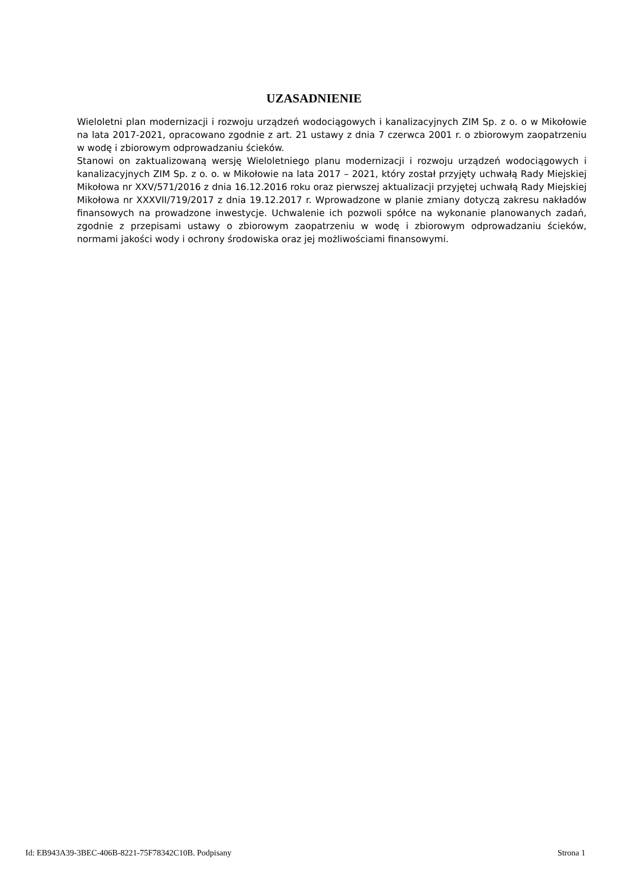UZASADNIENIE
Wieloletni plan modernizacji i rozwoju urządzeń wodociągowych i kanalizacyjnych ZIM Sp. z o. o w Mikołowie na lata 2017-2021, opracowano zgodnie z art. 21 ustawy z dnia 7 czerwca 2001 r. o zbiorowym zaopatrzeniu w wodę i zbiorowym odprowadzaniu ścieków.
Stanowi on zaktualizowaną wersję Wieloletniego planu modernizacji i rozwoju urządzeń wodociągowych i kanalizacyjnych ZIM Sp. z o. o. w Mikołowie na lata 2017 – 2021, który został przyjęty uchwałą Rady Miejskiej Mikołowa nr XXV/571/2016 z dnia 16.12.2016 roku oraz pierwszej aktualizacji przyjętej uchwałą Rady Miejskiej Mikołowa nr XXXVII/719/2017 z dnia 19.12.2017 r. Wprowadzone w planie zmiany dotyczą zakresu nakładów finansowych na prowadzone inwestycje. Uchwalenie ich pozwoli spółce na wykonanie planowanych zadań, zgodnie z przepisami ustawy o zbiorowym zaopatrzeniu w wodę i zbiorowym odprowadzaniu ścieków, normami jakości wody i ochrony środowiska oraz jej możliwościami finansowymi.
Id: EB943A39-3BEC-406B-8221-75F78342C10B. Podpisany Strona 1